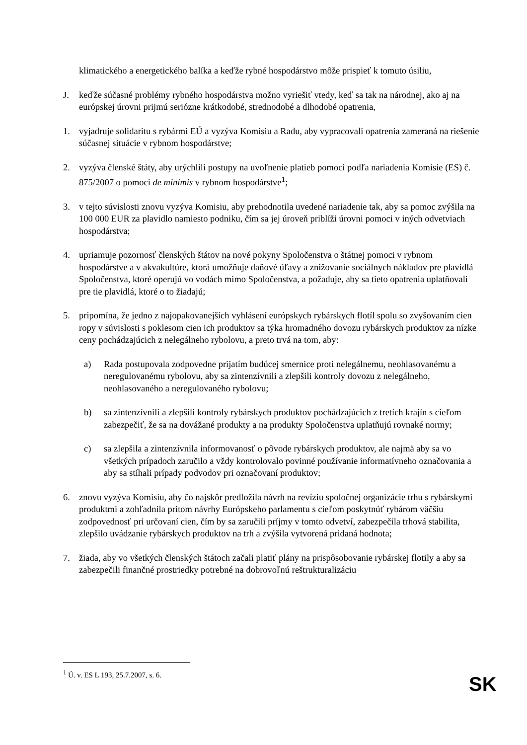klimatického a energetického balíka a keďže rybné hospodárstvo môže prispieť k tomuto úsiliu,
J. keďže súčasné problémy rybného hospodárstva možno vyriešiť vtedy, keď sa tak na národnej, ako aj na európskej úrovni prijmú seriózne krátkodobé, strednodobé a dlhodobé opatrenia,
1. vyjadruje solidaritu s rybármi EÚ a vyzýva Komisiu a Radu, aby vypracovali opatrenia zameraná na riešenie súčasnej situácie v rybnom hospodárstve;
2. vyzýva členské štáty, aby urýchlili postupy na uvoľnenie platieb pomoci podľa nariadenia Komisie (ES) č. 875/2007 o pomoci de minimis v rybnom hospodárstve<sup>1</sup>;
3. v tejto súvislosti znovu vyzýva Komisiu, aby prehodnotila uvedené nariadenie tak, aby sa pomoc zvýšila na 100 000 EUR za plavidlo namiesto podniku, čím sa jej úroveň priblíži úrovni pomoci v iných odvetviach hospodárstva;
4. upriamuje pozornosť členských štátov na nové pokyny Spoločenstva o štátnej pomoci v rybnom hospodárstve a v akvakultúre, ktorá umožňuje daňové úľavy a znižovanie sociálnych nákladov pre plavidlá Spoločenstva, ktoré operujú vo vodách mimo Spoločenstva, a požaduje, aby sa tieto opatrenia uplatňovali pre tie plavidlá, ktoré o to žiadajú;
5. pripomína, že jedno z najopakovanejších vyhlásení európskych rybárskych flotíl spolu so zvyšovaním cien ropy v súvislosti s poklesom cien ich produktov sa týka hromadného dovozu rybárskych produktov za nízke ceny pochádzajúcich z nelegálneho rybolovu, a preto trvá na tom, aby:
a) Rada postupovala zodpovedne prijatím budúcej smernice proti nelegálnemu, neohlasovanému a neregulovanému rybolovu, aby sa zintenzívnili a zlepšili kontroly dovozu z nelegálneho, neohlasovaného a neregulovaného rybolovu;
b) sa zintenzívnili a zlepšili kontroly rybárskych produktov pochádzajúcich z tretích krajín s cieľom zabezpečiť, že sa na dovážané produkty a na produkty Spoločenstva uplatňujú rovnaké normy;
c) sa zlepšila a zintenzívnila informovanosť o pôvode rybárskych produktov, ale najmä aby sa vo všetkých prípadoch zaručilo a vždy kontrolovalo povinné používanie informatívneho označovania a aby sa stíhali prípady podvodov pri označovaní produktov;
6. znovu vyzýva Komisiu, aby čo najskôr predložila návrh na revíziu spoločnej organizácie trhu s rybárskymi produktmi a zohľadnila pritom návrhy Európskeho parlamentu s cieľom poskytnúť rybárom väčšiu zodpovednosť pri určovaní cien, čím by sa zaručili príjmy v tomto odvetví, zabezpečila trhová stabilita, zlepšilo uvádzanie rybárskych produktov na trh a zvýšila vytvorená pridaná hodnota;
7. žiada, aby vo všetkých členských štátoch začali platiť plány na prispôsobovanie rybárskej flotily a aby sa zabezpečili finančné prostriedky potrebné na dobrovoľnú reštrukturalizáciu
<sup>1</sup> Ú. v. ES L 193, 25.7.2007, s. 6.
SK